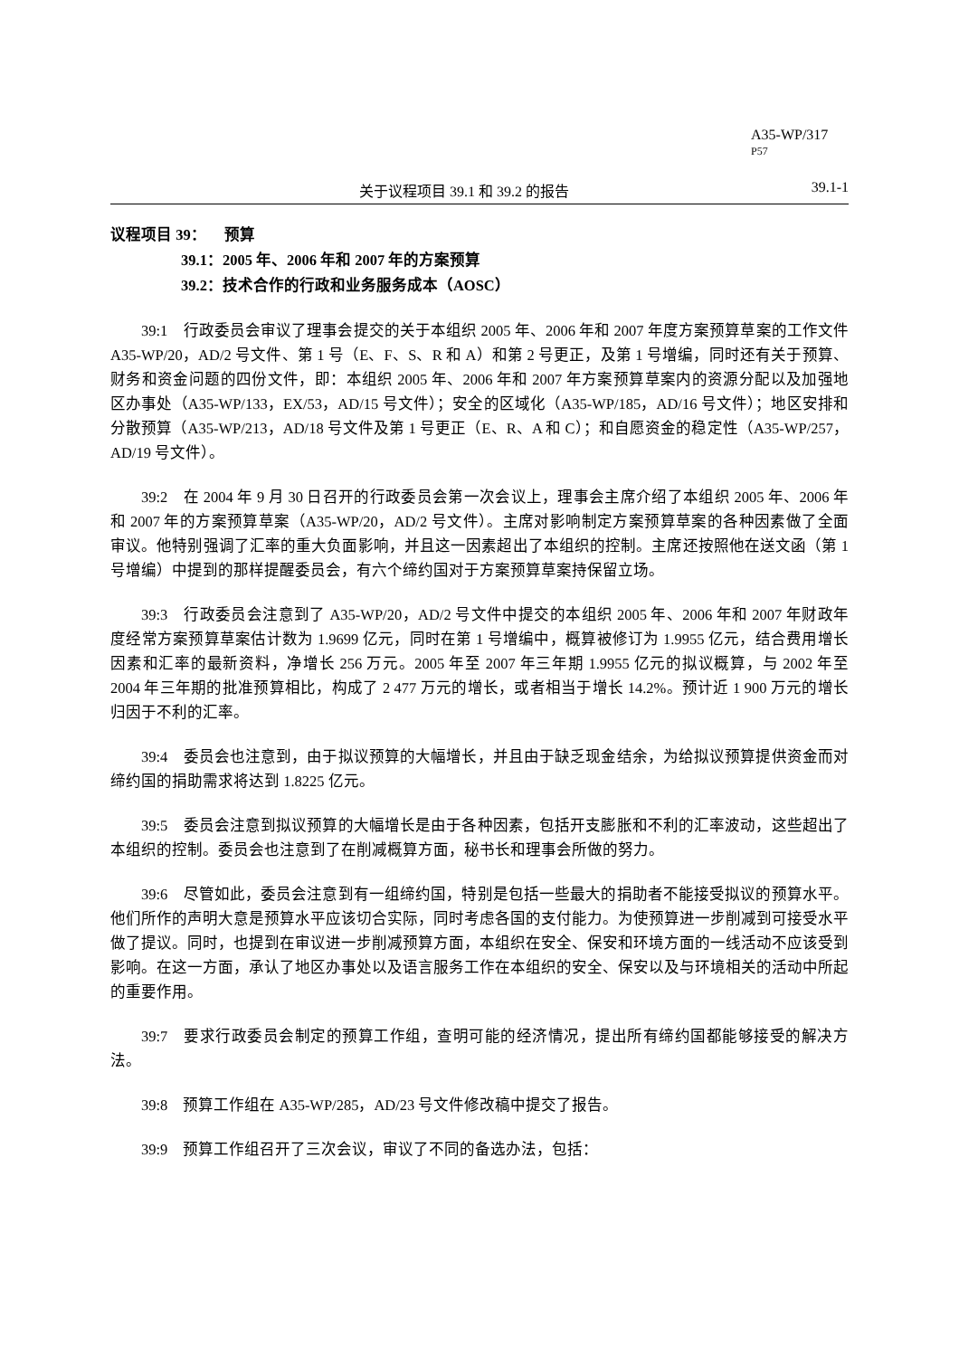A35-WP/317
P57
关于议程项目 39.1 和 39.2 的报告 39.1-1
议程项目 39： 预算
39.1：2005 年、2006 年和 2007 年的方案预算
39.2：技术合作的行政和业务服务成本（AOSC）
39:1　行政委员会审议了理事会提交的关于本组织 2005 年、2006 年和 2007 年度方案预算草案的工作文件 A35-WP/20，AD/2 号文件、第 1 号（E、F、S、R 和 A）和第 2 号更正，及第 1 号增编，同时还有关于预算、财务和资金问题的四份文件，即：本组织 2005 年、2006 年和 2007 年方案预算草案内的资源分配以及加强地区办事处（A35-WP/133，EX/53，AD/15 号文件）；安全的区域化（A35-WP/185，AD/16 号文件）；地区安排和分散预算（A35-WP/213，AD/18 号文件及第 1 号更正（E、R、A 和 C）；和自愿资金的稳定性（A35-WP/257，AD/19 号文件）。
39:2　在 2004 年 9 月 30 日召开的行政委员会第一次会议上，理事会主席介绍了本组织 2005 年、2006 年和 2007 年的方案预算草案（A35-WP/20，AD/2 号文件）。主席对影响制定方案预算草案的各种因素做了全面审议。他特别强调了汇率的重大负面影响，并且这一因素超出了本组织的控制。主席还按照他在送文函（第 1 号增编）中提到的那样提醒委员会，有六个缔约国对于方案预算草案持保留立场。
39:3　行政委员会注意到了 A35-WP/20，AD/2 号文件中提交的本组织 2005 年、2006 年和 2007 年财政年度经常方案预算草案估计数为 1.9699 亿元，同时在第 1 号增编中，概算被修订为 1.9955 亿元，结合费用增长因素和汇率的最新资料，净增长 256 万元。2005 年至 2007 年三年期 1.9955 亿元的拟议概算，与 2002 年至 2004 年三年期的批准预算相比，构成了 2 477 万元的增长，或者相当于增长 14.2%。预计近 1 900 万元的增长归因于不利的汇率。
39:4　委员会也注意到，由于拟议预算的大幅增长，并且由于缺乏现金结余，为给拟议预算提供资金而对缔约国的捐助需求将达到 1.8225 亿元。
39:5　委员会注意到拟议预算的大幅增长是由于各种因素，包括开支膨胀和不利的汇率波动，这些超出了本组织的控制。委员会也注意到了在削减概算方面，秘书长和理事会所做的努力。
39:6　尽管如此，委员会注意到有一组缔约国，特别是包括一些最大的捐助者不能接受拟议的预算水平。他们所作的声明大意是预算水平应该切合实际，同时考虑各国的支付能力。为使预算进一步削减到可接受水平做了提议。同时，也提到在审议进一步削减预算方面，本组织在安全、保安和环境方面的一线活动不应该受到影响。在这一方面，承认了地区办事处以及语言服务工作在本组织的安全、保安以及与环境相关的活动中所起的重要作用。
39:7　要求行政委员会制定的预算工作组，查明可能的经济情况，提出所有缔约国都能够接受的解决方法。
39:8　预算工作组在 A35-WP/285，AD/23 号文件修改稿中提交了报告。
39:9　预算工作组召开了三次会议，审议了不同的备选办法，包括：